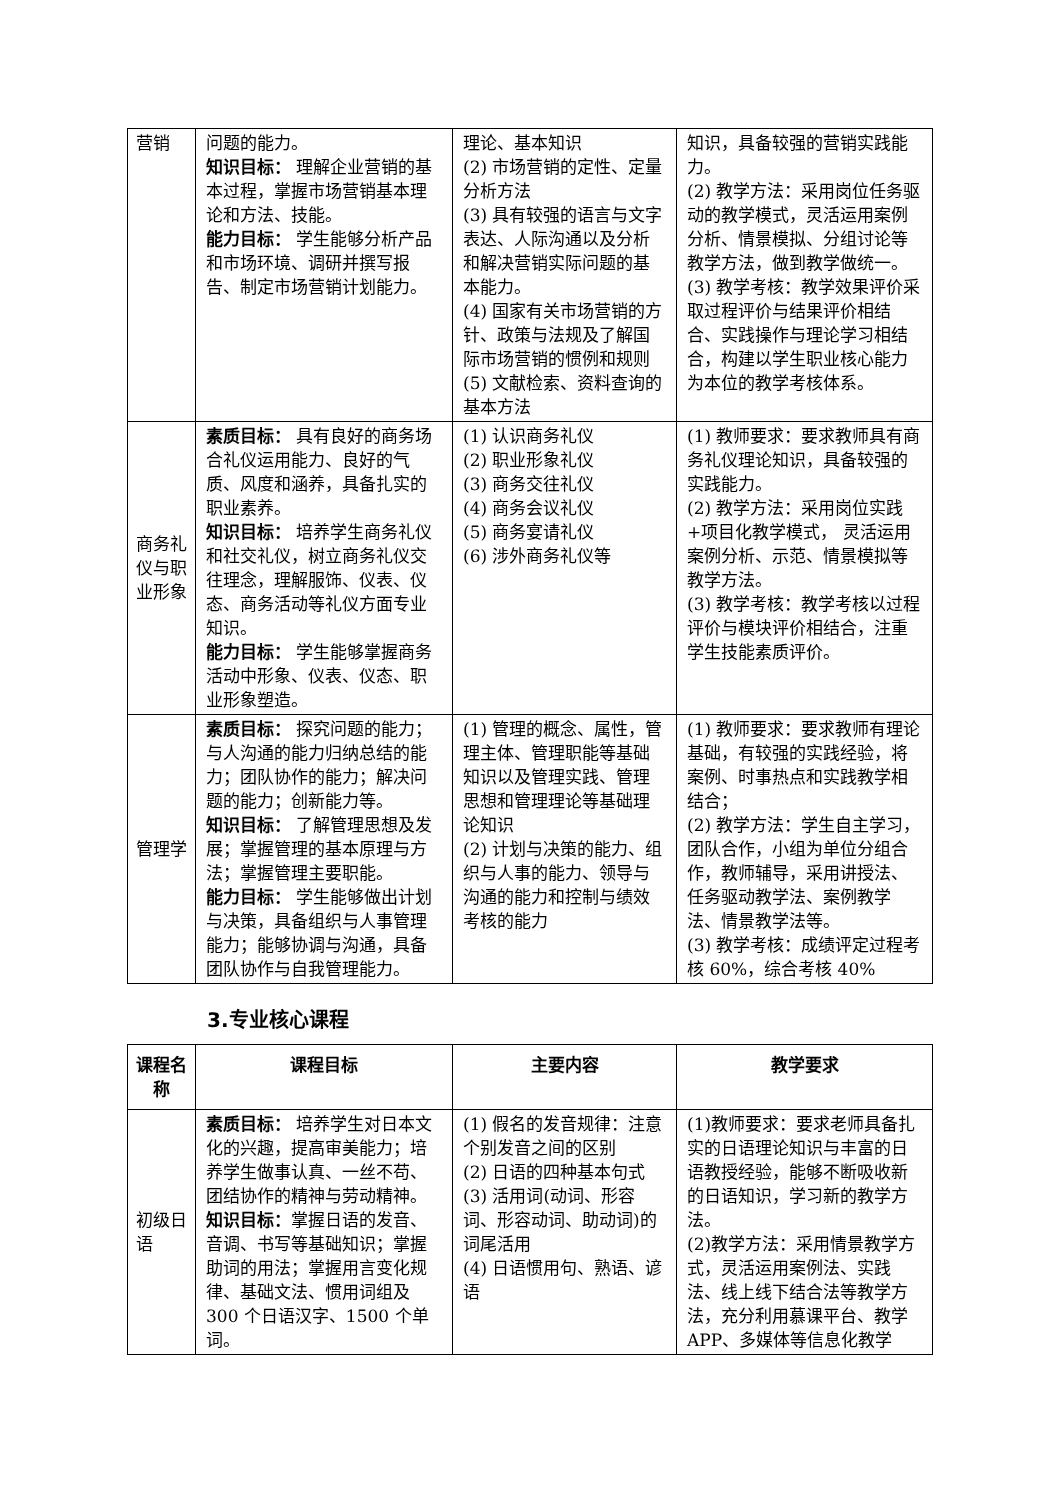| 营销 | 问题的能力。 知识目标： 理解企业营销的基本过程，掌握市场营销基本理论和方法、技能。 能力目标： 学生能够分析产品和市场环境、调研并撰写报告、制定市场营销计划能力。 | 理论、基本知识 (2) 市场营销的定性、定量分析方法 (3) 具有较强的语言与文字表达、人际沟通以及分析和解决营销实际问题的基本能力。 (4) 国家有关市场营销的方针、政策与法规及了解国际市场营销的惯例和规则 (5) 文献检索、资料查询的基本方法 | 知识，具备较强的营销实践能力。 (2) 教学方法：采用岗位任务驱动的教学模式，灵活运用案例分析、情景模拟、分组讨论等教学方法，做到教学做统一。 (3) 教学考核：教学效果评价采取过程评价与结果评价相结合、实践操作与理论学习相结合，构建以学生职业核心能力为本位的教学考核体系。 |
| 商务礼仪与职业形象 | 素质目标： 具有良好的商务场合礼仪运用能力、良好的气质、风度和涵养，具备扎实的职业素养。 知识目标： 培养学生商务礼仪和社交礼仪，树立商务礼仪交往理念，理解服饰、仪表、仪态、商务活动等礼仪方面专业知识。 能力目标： 学生能够掌握商务活动中形象、仪表、仪态、职业形象塑造。 | (1) 认识商务礼仪 (2) 职业形象礼仪 (3) 商务交往礼仪 (4) 商务会议礼仪 (5) 商务宴请礼仪 (6) 涉外商务礼仪等 | (1) 教师要求：要求教师具有商务礼仪理论知识，具备较强的实践能力。 (2) 教学方法：采用岗位实践+项目化教学模式， 灵活运用案例分析、示范、情景模拟等教学方法。 (3) 教学考核：教学考核以过程评价与模块评价相结合，注重学生技能素质评价。 |
| 管理学 | 素质目标： 探究问题的能力；与人沟通的能力归纳总结的能力；团队协作的能力；解决问题的能力；创新能力等。 知识目标： 了解管理思想及发展；掌握管理的基本原理与方法；掌握管理主要职能。 能力目标： 学生能够做出计划与决策，具备组织与人事管理能力；能够协调与沟通，具备团队协作与自我管理能力。 | (1) 管理的概念、属性，管理主体、管理职能等基础知识以及管理实践、管理思想和管理理论等基础理论知识 (2) 计划与决策的能力、组织与人事的能力、领导与沟通的能力和控制与绩效考核的能力 | (1) 教师要求：要求教师有理论基础，有较强的实践经验，将案例、时事热点和实践教学相结合； (2) 教学方法：学生自主学习， 团队合作，小组为单位分组合作，教师辅导，采用讲授法、任务驱动教学法、案例教学法、情景教学法等。 (3) 教学考核：成绩评定过程考核 60%，综合考核 40% |
3.专业核心课程
| 课程名称 | 课程目标 | 主要内容 | 教学要求 |
| --- | --- | --- | --- |
| 初级日语 | 素质目标： 培养学生对日本文化的兴趣，提高审美能力；培养学生做事认真、一丝不苟、团结协作的精神与劳动精神。 知识目标： 掌握日语的发音、音调、书写等基础知识；掌握助词的用法；掌握用言变化规律、基础文法、惯用词组及 300 个日语汉字、1500 个单词。 | (1) 假名的发音规律：注意个别发音之间的区别 (2) 日语的四种基本句式 (3) 活用词(动词、形容词、形容动词、助动词)的词尾活用 (4) 日语惯用句、熟语、谚语 | (1)教师要求：要求老师具备扎实的日语理论知识与丰富的日语教授经验，能够不断吸收新的日语知识，学习新的教学方法。 (2)教学方法：采用情景教学方式，灵活运用案例法、实践法、线上线下结合法等教学方法，充分利用慕课平台、教学 APP、多媒体等信息化教学 |